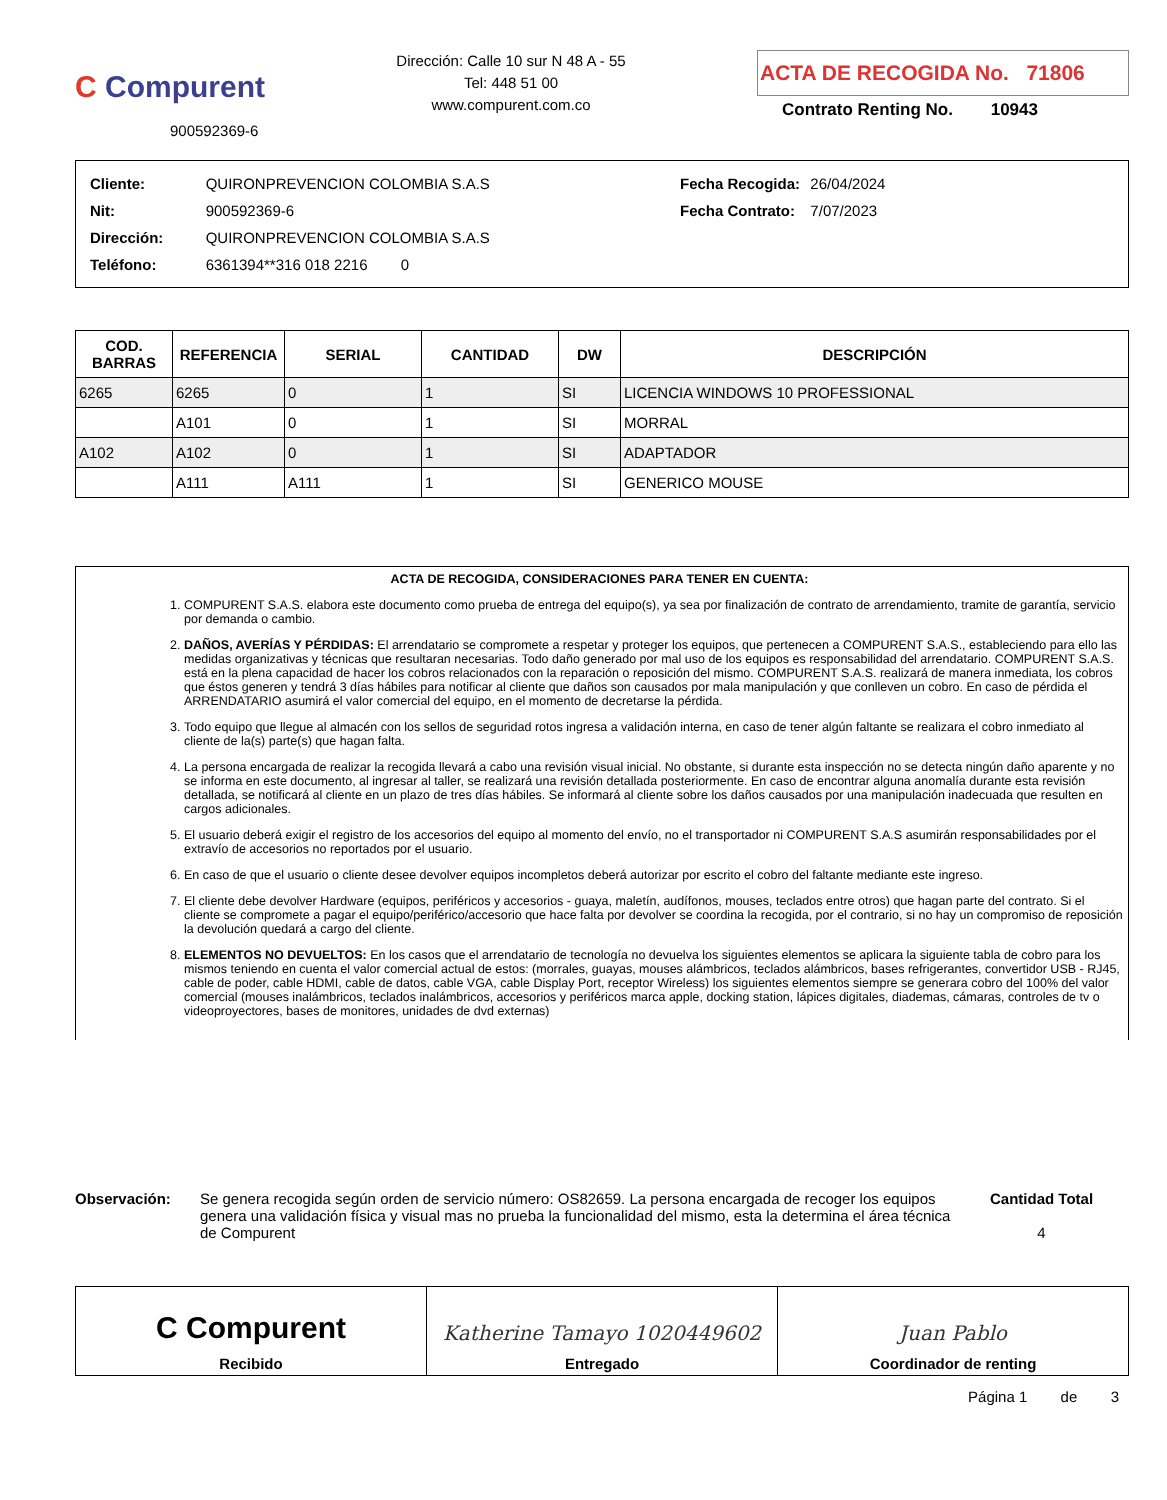C Compurent
900592369-6
Dirección: Calle 10 sur N 48 A - 55
Tel: 448 51 00
www.compurent.com.co
ACTA DE RECOGIDA No. 71806
Contrato Renting No. 10943
| Cliente: | QUIRONPREVENCION COLOMBIA S.A.S |
| Nit: | 900592369-6 |
| Dirección: | QUIRONPREVENCION COLOMBIA S.A.S |
| Teléfono: | 6361394**316 018 2216 0 |
| Fecha Recogida: | 26/04/2024 |
| Fecha Contrato: | 7/07/2023 |
| COD. BARRAS | REFERENCIA | SERIAL | CANTIDAD | DW | DESCRIPCIÓN |
| --- | --- | --- | --- | --- | --- |
| 6265 | 6265 | 0 | 1 | SI | LICENCIA WINDOWS 10 PROFESSIONAL |
| | A101 | 0 | 1 | SI | MORRAL |
| A102 | A102 | 0 | 1 | SI | ADAPTADOR |
| | A111 | A111 | 1 | SI | GENERICO MOUSE |
ACTA DE RECOGIDA, CONSIDERACIONES PARA TENER EN CUENTA:
1. COMPURENT S.A.S. elabora este documento como prueba de entrega del equipo(s), ya sea por finalización de contrato de arrendamiento, tramite de garantía, servicio por demanda o cambio.
2. DAÑOS, AVERÍAS Y PÉRDIDAS: El arrendatario se compromete a respetar y proteger los equipos, que pertenecen a COMPURENT S.A.S., estableciendo para ello las medidas organizativas y técnicas que resultaran necesarias. Todo daño generado por mal uso de los equipos es responsabilidad del arrendatario. COMPURENT S.A.S. está en la plena capacidad de hacer los cobros relacionados con la reparación o reposición del mismo. COMPURENT S.A.S. realizará de manera inmediata, los cobros que éstos generen y tendrá 3 días hábiles para notificar al cliente que daños son causados por mala manipulación y que conlleven un cobro. En caso de pérdida el ARRENDATARIO asumirá el valor comercial del equipo, en el momento de decretarse la pérdida.
3. Todo equipo que llegue al almacén con los sellos de seguridad rotos ingresa a validación interna, en caso de tener algún faltante se realizara el cobro inmediato al cliente de la(s) parte(s) que hagan falta.
4. La persona encargada de realizar la recogida llevará a cabo una revisión visual inicial. No obstante, si durante esta inspección no se detecta ningún daño aparente y no se informa en este documento, al ingresar al taller, se realizará una revisión detallada posteriormente. En caso de encontrar alguna anomalía durante esta revisión detallada, se notificará al cliente en un plazo de tres días hábiles. Se informará al cliente sobre los daños causados por una manipulación inadecuada que resulten en cargos adicionales.
5. El usuario deberá exigir el registro de los accesorios del equipo al momento del envío, no el transportador ni COMPURENT S.A.S asumirán responsabilidades por el extravío de accesorios no reportados por el usuario.
6. En caso de que el usuario o cliente desee devolver equipos incompletos deberá autorizar por escrito el cobro del faltante mediante este ingreso.
7. El cliente debe devolver Hardware (equipos, periféricos y accesorios - guaya, maletín, audífonos, mouses, teclados entre otros) que hagan parte del contrato. Si el cliente se compromete a pagar el equipo/periférico/accesorio que hace falta por devolver se coordina la recogida, por el contrario, si no hay un compromiso de reposición la devolución quedará a cargo del cliente.
8. ELEMENTOS NO DEVUELTOS: En los casos que el arrendatario de tecnología no devuelva los siguientes elementos se aplicara la siguiente tabla de cobro para los mismos teniendo en cuenta el valor comercial actual de estos: (morrales, guayas, mouses alámbricos, teclados alámbricos, bases refrigerantes, convertidor USB - RJ45, cable de poder, cable HDMI, cable de datos, cable VGA, cable Display Port, receptor Wireless) los siguientes elementos siempre se generara cobro del 100% del valor comercial (mouses inalámbricos, teclados inalámbricos, accesorios y periféricos marca apple, docking station, lápices digitales, diademas, cámaras, controles de tv o videoproyectores, bases de monitores, unidades de dvd externas)
Observación: Se genera recogida según orden de servicio número: OS82659. La persona encargada de recoger los equipos genera una validación física y visual mas no prueba la funcionalidad del mismo, esta la determina el área técnica de Compurent
Cantidad Total
4
C Compurent
Recibido
Katherine Tamayo 1020449602
Entregado
Juan Pablo
Coordinador de renting
Página 1 de 3